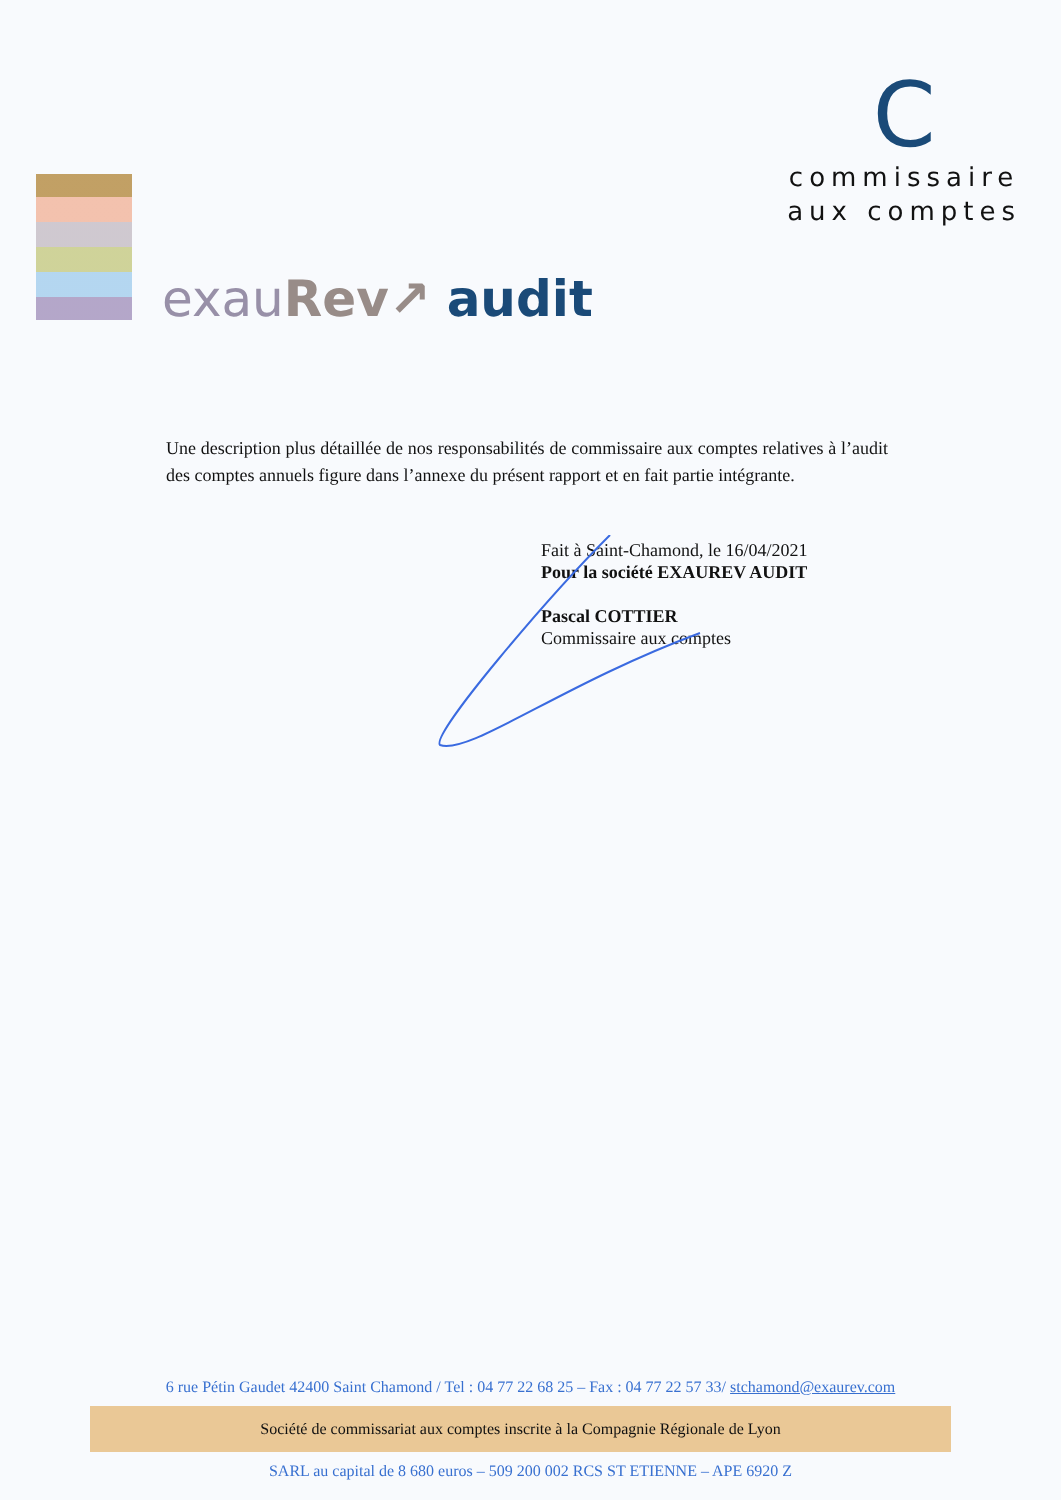exau Rev↗ audit
C
commissaire
aux comptes
Une description plus détaillée de nos responsabilités de commissaire aux comptes relatives à l’audit des comptes annuels figure dans l’annexe du présent rapport et en fait partie intégrante.
Fait à Saint-Chamond, le 16/04/2021
Pour la société EXAUREV AUDIT
Pascal COTTIER
Commissaire aux comptes
6 rue Pétin Gaudet 42400 Saint Chamond / Tel : 04 77 22 68 25 – Fax : 04 77 22 57 33/ stchamond@exaurev.com
Société de commissariat aux comptes inscrite à la Compagnie Régionale de Lyon
SARL au capital de 8 680 euros – 509 200 002 RCS ST ETIENNE – APE 6920 Z